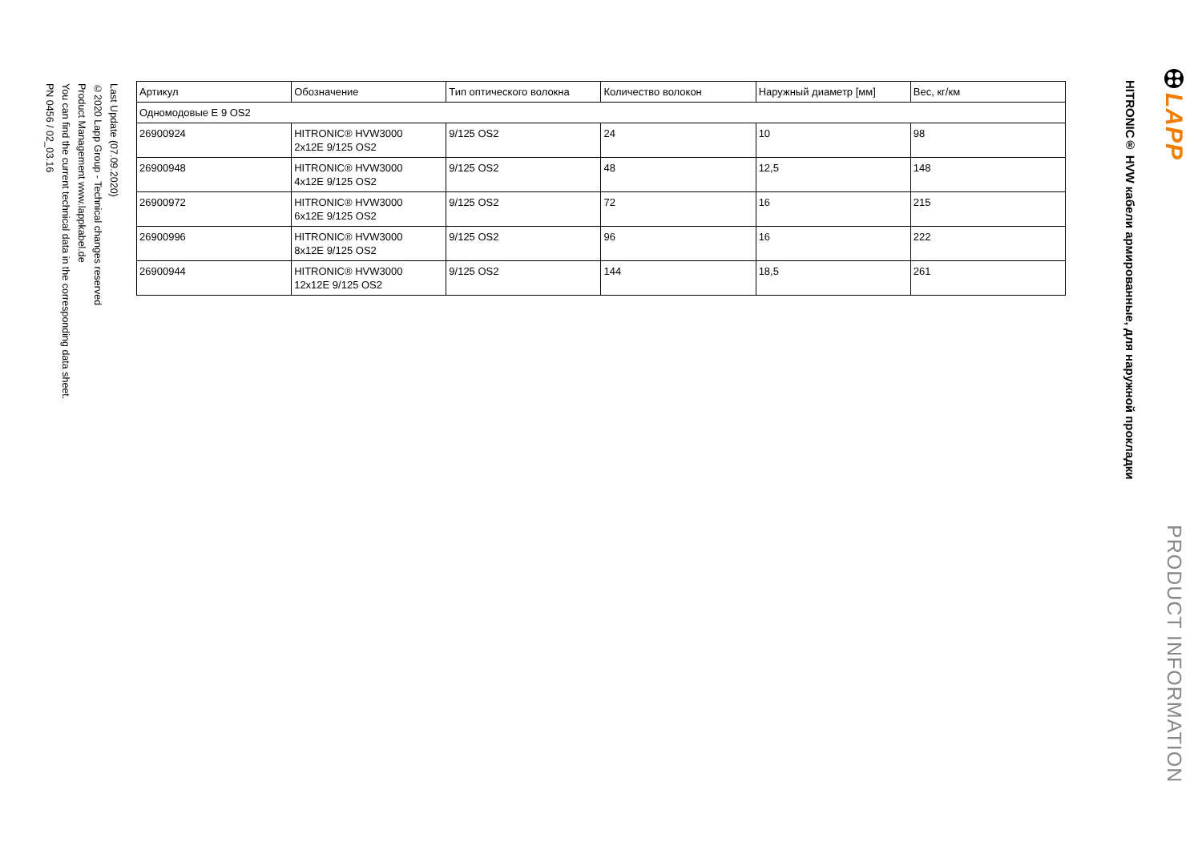LAPP
PRODUCT INFORMATION
HITRONIC® HVW кабели армированные, для наружной прокладки
| Артикул | Обозначение | Тип оптического волокна | Количество волокон | Наружный диаметр [мм] | Вес, кг/км |
| --- | --- | --- | --- | --- | --- |
| Одномодовые E 9 OS2 | | | | | |
| 26900924 | HITRONIC® HVW3000 2x12E 9/125 OS2 | 9/125 OS2 | 24 | 10 | 98 |
| 26900948 | HITRONIC® HVW3000 4x12E 9/125 OS2 | 9/125 OS2 | 48 | 12,5 | 148 |
| 26900972 | HITRONIC® HVW3000 6x12E 9/125 OS2 | 9/125 OS2 | 72 | 16 | 215 |
| 26900996 | HITRONIC® HVW3000 8x12E 9/125 OS2 | 9/125 OS2 | 96 | 16 | 222 |
| 26900944 | HITRONIC® HVW3000 12x12E 9/125 OS2 | 9/125 OS2 | 144 | 18,5 | 261 |
Last Update (07.09.2020)
©2020 Lapp Group - Technical changes reserved
Product Management www.lappkabel.de
You can find the current technical data in the corresponding data sheet.
PN 0456 / 02_03.16